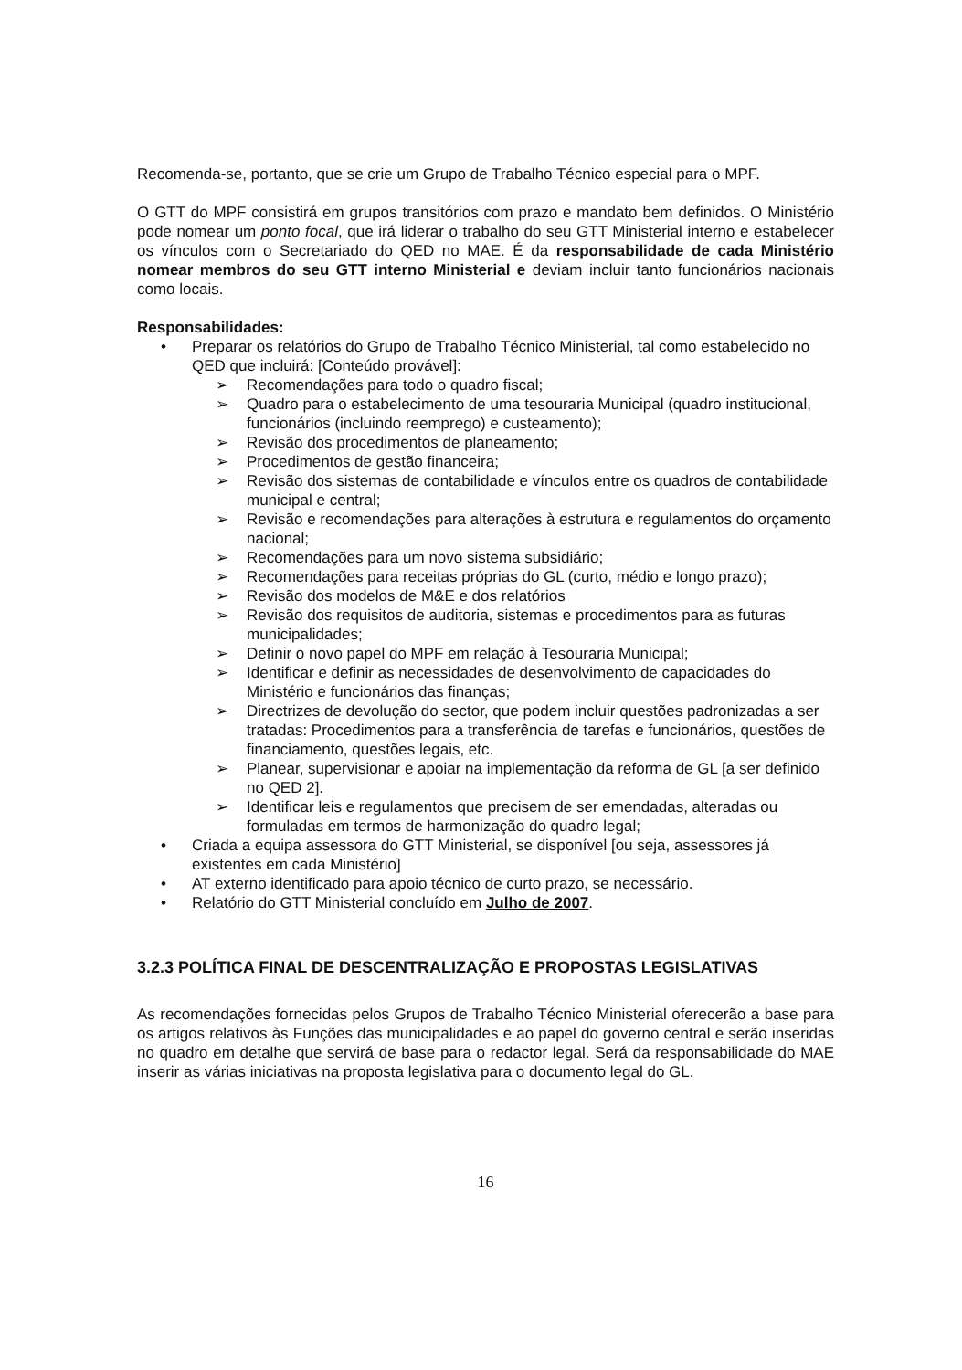Recomenda-se, portanto, que se crie um Grupo de Trabalho Técnico especial para o MPF.
O GTT do MPF consistirá em grupos transitórios com prazo e mandato bem definidos. O Ministério pode nomear um ponto focal, que irá liderar o trabalho do seu GTT Ministerial interno e estabelecer os vínculos com o Secretariado do QED no MAE. É da responsabilidade de cada Ministério nomear membros do seu GTT interno Ministerial e deviam incluir tanto funcionários nacionais como locais.
Responsabilidades:
• Preparar os relatórios do Grupo de Trabalho Técnico Ministerial, tal como estabelecido no QED que incluirá: [Conteúdo provável]:
➢ Recomendações para todo o quadro fiscal;
➢ Quadro para o estabelecimento de uma tesouraria Municipal (quadro institucional, funcionários (incluindo reemprego) e custeamento);
➢ Revisão dos procedimentos de planeamento;
➢ Procedimentos de gestão financeira;
➢ Revisão dos sistemas de contabilidade e vínculos entre os quadros de contabilidade municipal e central;
➢ Revisão e recomendações para alterações à estrutura e regulamentos do orçamento nacional;
➢ Recomendações para um novo sistema subsidiário;
➢ Recomendações para receitas próprias do GL (curto, médio e longo prazo);
➢ Revisão dos modelos de M&E e dos relatórios
➢ Revisão dos requisitos de auditoria, sistemas e procedimentos para as futuras municipalidades;
➢ Definir o novo papel do MPF em relação à Tesouraria Municipal;
➢ Identificar e definir as necessidades de desenvolvimento de capacidades do Ministério e funcionários das finanças;
➢ Directrizes de devolução do sector, que podem incluir questões padronizadas a ser tratadas: Procedimentos para a transferência de tarefas e funcionários, questões de financiamento, questões legais, etc.
➢ Planear, supervisionar e apoiar na implementação da reforma de GL [a ser definido no QED 2].
➢ Identificar leis e regulamentos que precisem de ser emendadas, alteradas ou formuladas em termos de harmonização do quadro legal;
• Criada a equipa assessora do GTT Ministerial, se disponível [ou seja, assessores já existentes em cada Ministério]
• AT externo identificado para apoio técnico de curto prazo, se necessário.
• Relatório do GTT Ministerial concluído em Julho de 2007.
3.2.3 POLÍTICA FINAL DE DESCENTRALIZAÇÃO E PROPOSTAS LEGISLATIVAS
As recomendações fornecidas pelos Grupos de Trabalho Técnico Ministerial oferecerão a base para os artigos relativos às Funções das municipalidades e ao papel do governo central e serão inseridas no quadro em detalhe que servirá de base para o redactor legal. Será da responsabilidade do MAE inserir as várias iniciativas na proposta legislativa para o documento legal do GL.
16